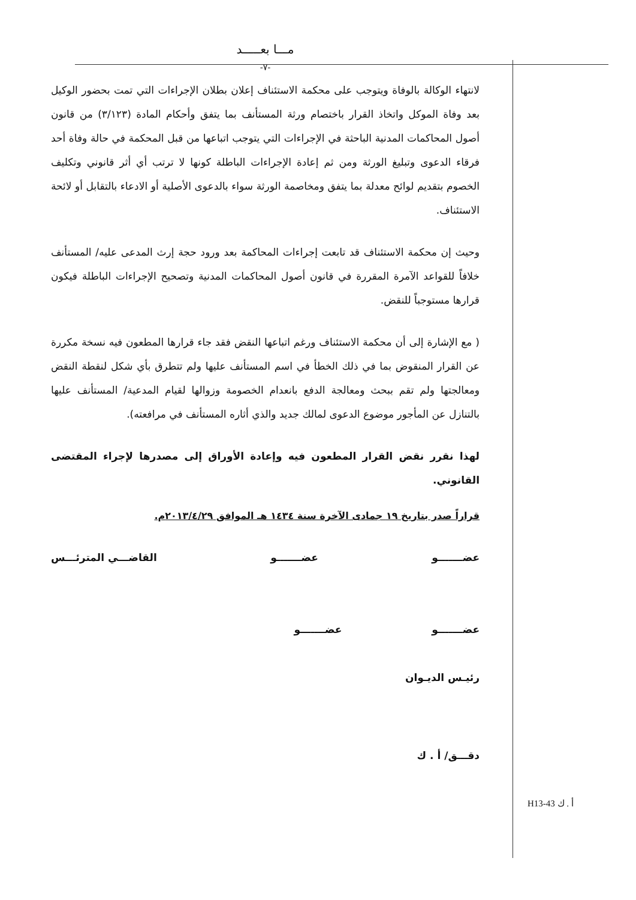مـــا بعـــــد
-٧-
لانتهاء الوكالة بالوفاة ويتوجب على محكمة الاستئناف إعلان بطلان الإجراءات التي تمت بحضور الوكيل بعد وفاة الموكل واتخاذ القرار باختصام ورثة المستأنف بما يتفق وأحكام المادة (٣/١٢٣) من قانون أصول المحاكمات المدنية الباحثة في الإجراءات التي يتوجب اتباعها من قبل المحكمة في حالة وفاة أحد فرقاء الدعوى وتبليغ الورثة ومن ثم إعادة الإجراءات الباطلة كونها لا ترتب أي أثر قانوني وتكليف الخصوم بتقديم لوائح معدلة بما يتفق ومخاصمة الورثة سواء بالدعوى الأصلية أو الادعاء بالتقابل أو لائحة الاستئناف.
وحيث إن محكمة الاستئناف قد تابعت إجراءات المحاكمة بعد ورود حجة إرث المدعى عليه/ المستأنف خلافاً للقواعد الآمرة المقررة في قانون أصول المحاكمات المدنية وتصحيح الإجراءات الباطلة فيكون قرارها مستوجباً للنقض.
( مع الإشارة إلى أن محكمة الاستئناف ورغم اتباعها النقض فقد جاء قرارها المطعون فيه نسخة مكررة عن القرار المنقوض بما في ذلك الخطأ في اسم المستأنف عليها ولم تتطرق بأي شكل لنقطة النقض ومعالجتها ولم تقم ببحث ومعالجة الدفع بانعدام الخصومة وزوالها لقيام المدعية/ المستأنف عليها بالتنازل عن المأجور موضوع الدعوى لمالك جديد والذي أثاره المستأنف في مرافعته).
لهذا نقرر نقض القرار المطعون فيه وإعادة الأوراق إلى مصدرها لإجراء المقتضى القانوني.
قراراً صدر بتاريخ ١٩ جمادى الآخرة سنة ١٤٣٤ هـ الموافق ٢٠١٣/٤/٢٩م.
عضـــــــو عضـــــــو القاضـــي المترئـــس
عضـــــــو عضـــــــو
رئيـس الديـوان
دقـــق/ أ . ك
H13-43 أ . ك